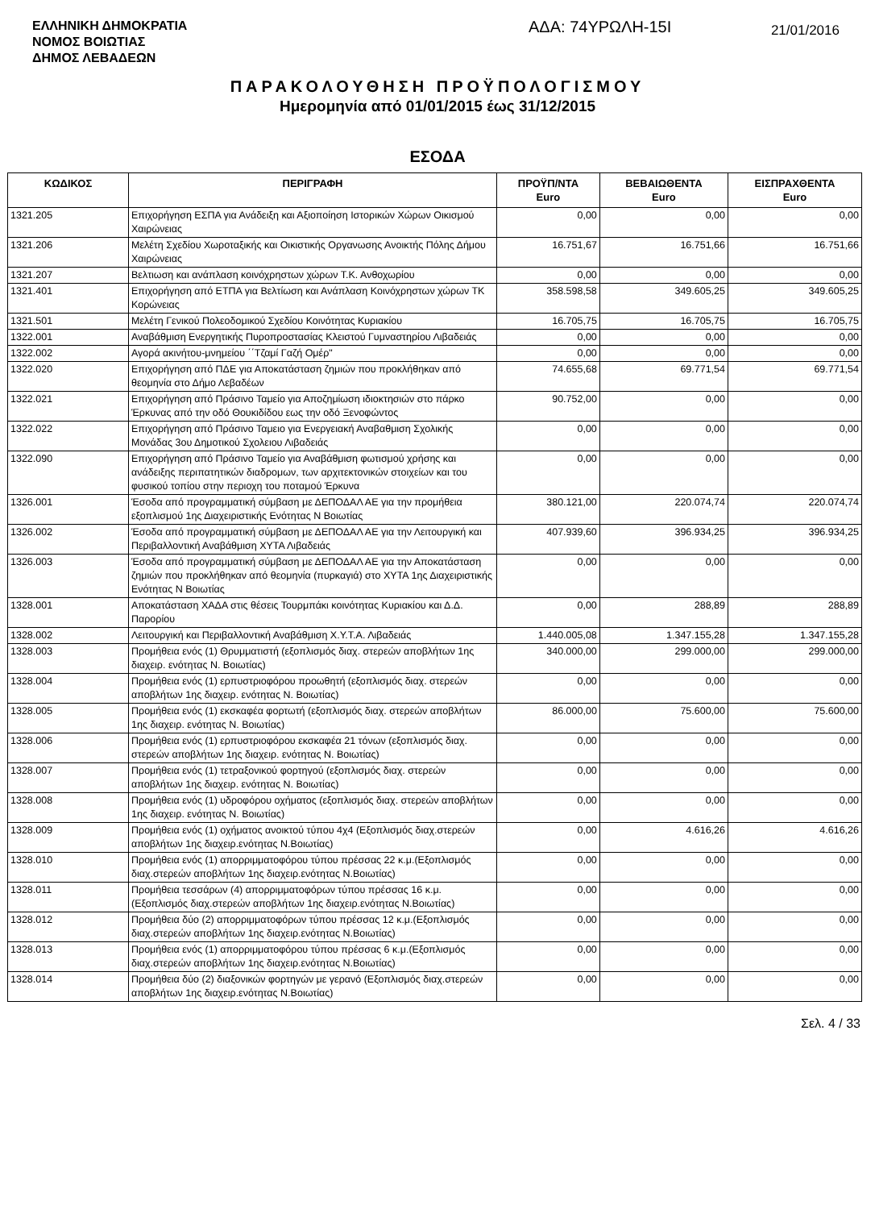ΕΛΛΗΝΙΚΗ ΔΗΜΟΚΡΑΤΙΑ
ΝΟΜΟΣ ΒΟΙΩΤΙΑΣ
ΔΗΜΟΣ ΛΕΒΑΔΕΩΝ
ΑΔΑ: 74ΥΡΩΛΗ-15Ι
21/01/2016
ΠΑΡΑΚΟΛΟΥΘΗΣΗ ΠΡΟΫΠΟΛΟΓΙΣΜΟΥ
Ημερομηνία από 01/01/2015 έως 31/12/2015
ΕΣΟΔΑ
| ΚΩΔΙΚΟΣ | ΠΕΡΙΓΡΑΦΗ | ΠΡΟΫΠ/ΝΤΑ Euro | ΒΕΒΑΙΩΘΕΝΤΑ Euro | ΕΙΣΠΡΑΧΘΕΝΤΑ Euro |
| --- | --- | --- | --- | --- |
| 1321.205 | Επιχορήγηση ΕΣΠΑ για Ανάδειξη και Αξιοποίηση Ιστορικών Χώρων Οικισμού Χαιρώνειας | 0,00 | 0,00 | 0,00 |
| 1321.206 | Μελέτη Σχεδίου Χωροταξικής και Οικιστικής Οργανωσης Ανοικτής Πόλης Δήμου Χαιρώνειας | 16.751,67 | 16.751,66 | 16.751,66 |
| 1321.207 | Βελτιωση και ανάπλαση κοινόχρηστων χώρων Τ.Κ. Ανθοχωρίου | 0,00 | 0,00 | 0,00 |
| 1321.401 | Επιχορήγηση από ΕΤΠΑ για Βελτίωση και Ανάπλαση Κοινόχρηστων χώρων ΤΚ Κορώνειας | 358.598,58 | 349.605,25 | 349.605,25 |
| 1321.501 | Μελέτη Γενικού Πολεοδομικού Σχεδίου Κοινότητας Κυριακίου | 16.705,75 | 16.705,75 | 16.705,75 |
| 1322.001 | Αναβάθμιση Ενεργητικής Πυροπροστασίας Κλειστού Γυμναστηρίου Λιβαδειάς | 0,00 | 0,00 | 0,00 |
| 1322.002 | Αγορά ακινήτου-μνημείου ΄΄Τζαμί Γαζή Ομέρ" | 0,00 | 0,00 | 0,00 |
| 1322.020 | Επιχορήγηση από ΠΔΕ για Αποκατάσταση ζημιών που προκλήθηκαν από θεομηνία στο Δήμο Λεβαδέων | 74.655,68 | 69.771,54 | 69.771,54 |
| 1322.021 | Επιχορήγηση από Πράσινο Ταμείο για Αποζημίωση ιδιοκτησιών στο πάρκο Έρκυνας από την οδό Θουκιδίδου εως την οδό Ξενοφώντος | 90.752,00 | 0,00 | 0,00 |
| 1322.022 | Επιχορήγηση από Πράσινο Ταμειο για Ενεργειακή Αναβαθμιση Σχολικής Μονάδας 3ου Δημοτικού Σχολειου Λιβαδειάς | 0,00 | 0,00 | 0,00 |
| 1322.090 | Επιχορήγηση από Πράσινο Ταμείο για Αναβάθμιση φωτισμού χρήσης και ανάδειξης περιπατητικών διαδρομων, των αρχιτεκτονικών στοιχείων και του φυσικού τοπίου στην περιοχη του ποταμού Έρκυνα | 0,00 | 0,00 | 0,00 |
| 1326.001 | Έσοδα από προγραμματική σύμβαση με ΔΕΠΟΔΑΛ ΑΕ για την προμήθεια εξοπλισμού 1ης Διαχειριστικής Ενότητας Ν Βοιωτίας | 380.121,00 | 220.074,74 | 220.074,74 |
| 1326.002 | Έσοδα από προγραμματική σύμβαση με ΔΕΠΟΔΑΛ ΑΕ για την Λειτουργική και Περιβαλλοντική Αναβάθμιση ΧΥΤΑ Λιβαδειάς | 407.939,60 | 396.934,25 | 396.934,25 |
| 1326.003 | Έσοδα από προγραμματική σύμβαση με ΔΕΠΟΔΑΛ ΑΕ για την Αποκατάσταση ζημιών που προκλήθηκαν από θεομηνία (πυρκαγιά) στο ΧΥΤΑ 1ης Διαχειριστικής Ενότητας Ν Βοιωτίας | 0,00 | 0,00 | 0,00 |
| 1328.001 | Αποκατάσταση ΧΑΔΑ στις θέσεις Τουρμπάκι κοινότητας Κυριακίου και Δ.Δ. Παρορίου | 0,00 | 288,89 | 288,89 |
| 1328.002 | Λειτουργική και Περιβαλλοντική Αναβάθμιση Χ.Υ.Τ.Α. Λιβαδειάς | 1.440.005,08 | 1.347.155,28 | 1.347.155,28 |
| 1328.003 | Προμήθεια ενός (1) Θρυμματιστή (εξοπλισμός διαχ. στερεών αποβλήτων 1ης διαχειρ. ενότητας Ν. Βοιωτίας) | 340.000,00 | 299.000,00 | 299.000,00 |
| 1328.004 | Προμήθεια ενός (1) ερπυστριοφόρου προωθητή (εξοπλισμός διαχ. στερεών αποβλήτων 1ης διαχειρ. ενότητας Ν. Βοιωτίας) | 0,00 | 0,00 | 0,00 |
| 1328.005 | Προμήθεια ενός (1) εκσκαφέα φορτωτή (εξοπλισμός διαχ. στερεών αποβλήτων 1ης διαχειρ. ενότητας Ν. Βοιωτίας) | 86.000,00 | 75.600,00 | 75.600,00 |
| 1328.006 | Προμήθεια ενός (1) ερπυστριοφόρου εκσκαφέα 21 τόνων (εξοπλισμός διαχ. στερεών αποβλήτων 1ης διαχειρ. ενότητας Ν. Βοιωτίας) | 0,00 | 0,00 | 0,00 |
| 1328.007 | Προμήθεια ενός (1) τετραξονικού φορτηγού (εξοπλισμός διαχ. στερεών αποβλήτων 1ης διαχειρ. ενότητας Ν. Βοιωτίας) | 0,00 | 0,00 | 0,00 |
| 1328.008 | Προμήθεια ενός (1) υδροφόρου οχήματος (εξοπλισμός διαχ. στερεών αποβλήτων 1ης διαχειρ. ενότητας Ν. Βοιωτίας) | 0,00 | 0,00 | 0,00 |
| 1328.009 | Προμήθεια ενός (1) οχήματος ανοικτού τύπου 4χ4 (Εξοπλισμός διαχ.στερεών αποβλήτων 1ης διαχειρ.ενότητας Ν.Βοιωτίας) | 0,00 | 4.616,26 | 4.616,26 |
| 1328.010 | Προμήθεια ενός (1) απορριμματοφόρου τύπου πρέσσας 22 κ.μ.(Εξοπλισμός διαχ.στερεών αποβλήτων 1ης διαχειρ.ενότητας Ν.Βοιωτίας) | 0,00 | 0,00 | 0,00 |
| 1328.011 | Προμήθεια τεσσάρων (4) απορριμματοφόρων τύπου πρέσσας 16 κ.μ. (Εξοπλισμός διαχ.στερεών αποβλήτων 1ης διαχειρ.ενότητας Ν.Βοιωτίας) | 0,00 | 0,00 | 0,00 |
| 1328.012 | Προμήθεια δύο (2) απορριμματοφόρων τύπου πρέσσας 12 κ.μ.(Εξοπλισμός διαχ.στερεών αποβλήτων 1ης διαχειρ.ενότητας Ν.Βοιωτίας) | 0,00 | 0,00 | 0,00 |
| 1328.013 | Προμήθεια ενός (1) απορριμματοφόρου τύπου πρέσσας 6 κ.μ.(Εξοπλισμός διαχ.στερεών αποβλήτων 1ης διαχειρ.ενότητας Ν.Βοιωτίας) | 0,00 | 0,00 | 0,00 |
| 1328.014 | Προμήθεια δύο (2) διαξονικών φορτηγών με γερανό (Εξοπλισμός διαχ.στερεών αποβλήτων 1ης διαχειρ.ενότητας Ν.Βοιωτίας) | 0,00 | 0,00 | 0,00 |
Σελ. 4 / 33